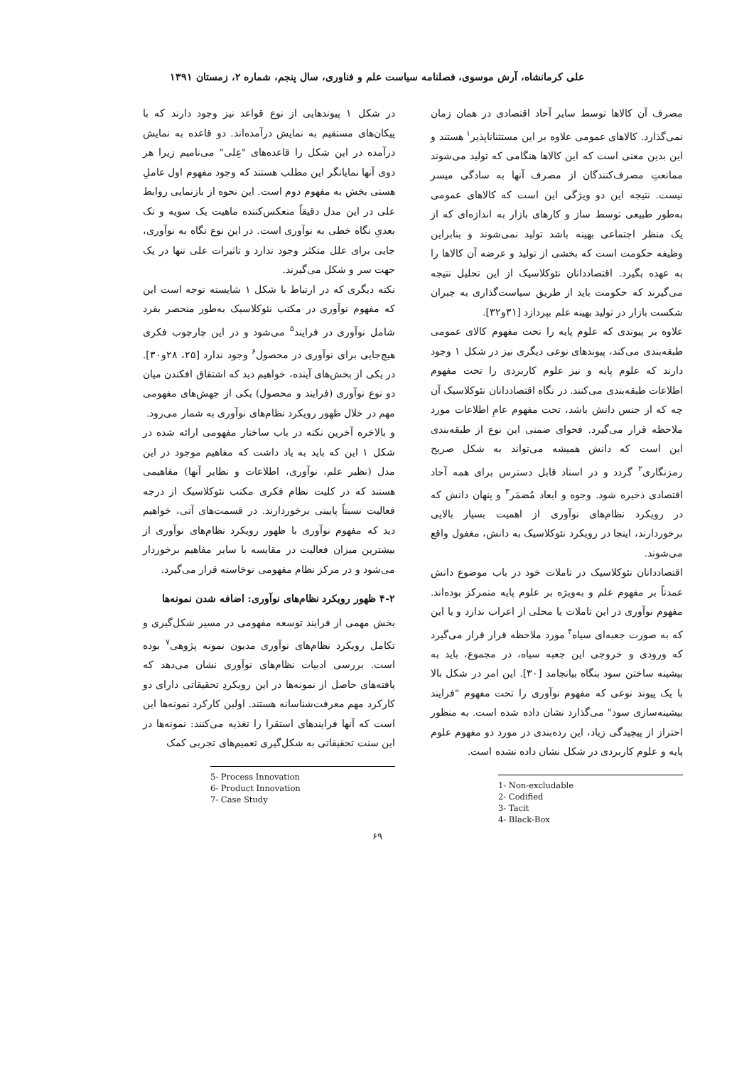علی کرمانشاه، آرش موسوی، فصلنامه سیاست علم و فناوری، سال پنجم، شماره ۲، زمستان ۱۳۹۱
مصرف آن کالاها توسط سایر آحاد اقتصادی در همان زمان نمی‌گذارد. کالاهای عمومی علاوه بر این مستثناناپذیر<sup>۱</sup> هستند و این بدین معنی است که این کالاها هنگامی که تولید می‌شوند ممانعتِ مصرف‌کنندگان از مصرف آنها به سادگی میسر نیست. نتیجه این دو ویژگی این است که کالاهای عمومی به‌طور طبیعی توسط ساز و کارهای بازار به اندازه‌ای که از یک منظر اجتماعی بهینه باشد تولید نمی‌شوند و بنابراین وظیفه حکومت است که بخشی از تولید و عرضه آن کالاها را به عهده بگیرد. اقتصاددانان نئوکلاسیک از این تحلیل نتیجه می‌گیرند که حکومت باید از طریق سیاست‌گذاری به جبران شکست بازار در تولید بهینه علم بپردازد [۳۱و۳۲].
علاوه بر پیوندی که علوم پایه را تحت مفهوم کالای عمومی طبقه‌بندی می‌کند، پیوندهای نوعی دیگری نیز در شکل ۱ وجود دارند که علوم پایه و نیز علوم کاربردی را تحت مفهوم اطلاعات طبقه‌بندی می‌کنند. در نگاه اقتصاددانان نئوکلاسیک آن چه که از جنس دانش باشد، تحت مفهوم عامِ اطلاعات مورد ملاحظه قرار می‌گیرد. فحوای ضمنی این نوع از طبقه‌بندی این است که دانش همیشه می‌تواند به شکل صریح رمزنگاری<sup>۲</sup> گردد و در اسناد قابل دسترس برای همه آحاد اقتصادی ذخیره شود. وجوه و ابعاد مُضمَر<sup>۳</sup> و پنهان دانش که در رویکرد نظام‌های نوآوری از اهمیت بسیار بالایی برخوردارند، اینجا در رویکرد نئوکلاسیک به دانش، مغفول واقع می‌شوند.
اقتصاددانان نئوکلاسیک در تاملات خود در باب موضوع دانش عمدتاً بر مفهوم علم و به‌ویژه بر علوم پایه متمرکز بوده‌اند. مفهوم نوآوری در این تاملات یا محلی از اعراب ندارد و یا این که به صورت جعبه‌ای سیاه<sup>۴</sup> مورد ملاحظه قرار قرار می‌گیرد که ورودی و خروجی این جعبه سیاه، در مجموع، باید به بیشینه ساختن سود بنگاه بیانجامد [۳۰]. این امر در شکل بالا با یک پیوند نوعی که مفهوم نوآوری را تحت مفهوم "فرایند بیشینه‌سازی سود" می‌گذارد نشان داده شده است. به منظور احتراز از پیچیدگی زیاد، این رده‌بندی در مورد دو مفهوم علوم پایه و علوم کاربردی در شکل نشان داده نشده است.
1- Non-excludable
2- Codified
3- Tacit
4- Black-Box
در شکل ۱ پیوندهایی از نوع قواعد نیز وجود دارند که با پیکان‌های مستقیم به نمایش درآمده‌اند. دو قاعده به نمایش درآمده در این شکل را قاعده‌های "عِلی" می‌نامیم زیرا هر دوی آنها نمایانگر این مطلب هستند که وجود مفهوم اول عاملِ هستی بخش به مفهوم دوم است. این نحوه از بازنمایی روابط علی در این مدل دقیقاً منعکس‌کننده ماهیت یک سویه و تک بعدیِ نگاه خطی به نوآوری است. در این نوع نگاه به نوآوری، جایی برای علل متکثر وجود ندارد و تاثیرات علی تنها در یک جهت سر و شکل می‌گیرند.
نکته دیگری که در ارتباط با شکل ۱ شایسته توجه است این که مفهوم نوآوری در مکتب نئوکلاسیک به‌طور منحصر بفرد شامل نوآوری در فرایند<sup>۵</sup> می‌شود و در این چارچوب فکری هیچ‌جایی برای نوآوری در محصول<sup>۶</sup> وجود ندارد [۲۵، ۲۸و۳۰]. در یکی از بخش‌های آینده، خواهیم دید که اشتقاق افکندن میان دو نوع نوآوری (فرایند و محصول) یکی از جهش‌های مفهومی مهم در خلال ظهور رویکرد نظام‌های نوآوری به شمار می‌رود.
و بالاخره آخرین نکته در باب ساختار مفهومی ارائه شده در شکل ۱ این که باید به یاد داشت که مفاهیم موجود در این مدل (نظیر علم، نوآوری، اطلاعات و نظایر آنها) مفاهیمی هستند که در کلیت نظام فکری مکتب نئوکلاسیک از درجه فعالیت نسبتاً پایینی برخوردارند. در قسمت‌های آتی، خواهیم دید که مفهوم نوآوری با ظهور رویکرد نظام‌های نوآوری از بیشترین میزان فعالیت در مقایسه با سایر مفاهیم برخوردار می‌شود و در مرکز نظام مفهومی نوخاسته قرار می‌گیرد.
۴-۲ ظهور رویکرد نظام‌های نوآوری: اضافه شدن نمونه‌ها
بخش مهمی از فرایند توسعه مفهومی در مسیر شکل‌گیری و تکامل رویکرد نظام‌های نوآوری مدیون نمونه پژوهی<sup>۷</sup> بوده است. بررسی ادبیات نظام‌های نوآوری نشان می‌دهد که یافته‌های حاصل از نمونه‌ها در این رویکردِ تحقیقاتی دارای دو کارکرد مهم معرفت‌شناسانه هستند. اولین کارکرد نمونه‌ها این است که آنها فرایندهای استقرا را تغذیه می‌کنند: نمونه‌ها در این سنت تحقیقاتی به شکل‌گیری تعمیم‌های تجربی کمک
5- Process Innovation
6- Product Innovation
7- Case Study
۶۹